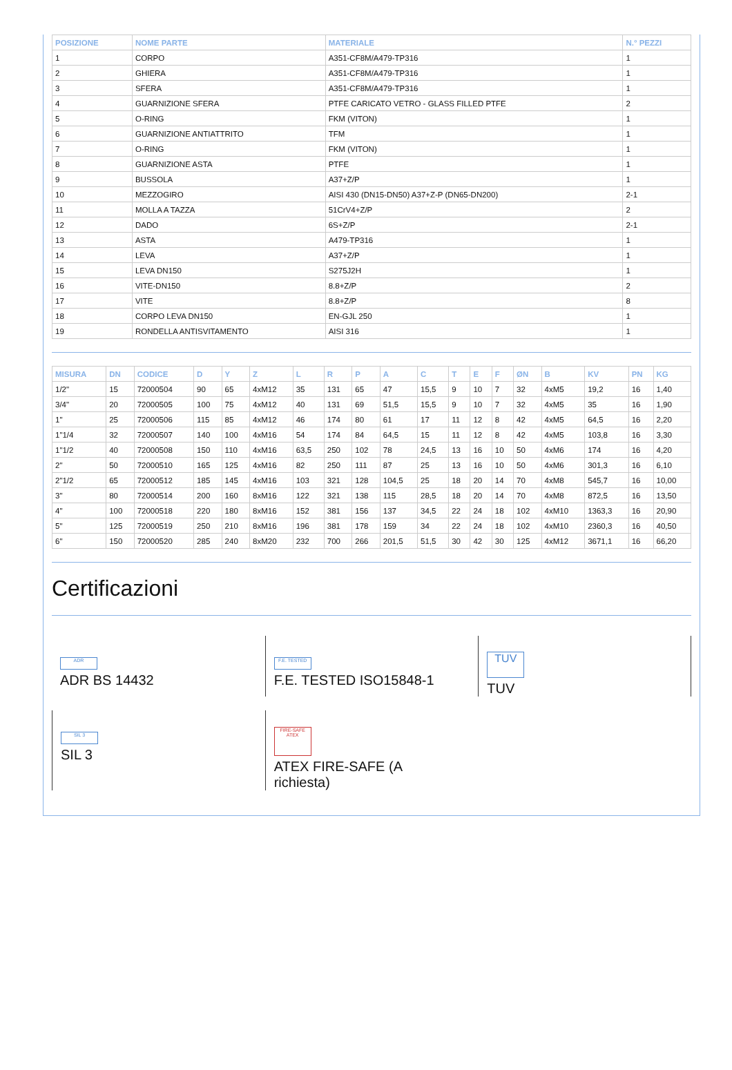| POSIZIONE | NOME PARTE | MATERIALE | N.° PEZZI |
| --- | --- | --- | --- |
| 1 | CORPO | A351-CF8M/A479-TP316 | 1 |
| 2 | GHIERA | A351-CF8M/A479-TP316 | 1 |
| 3 | SFERA | A351-CF8M/A479-TP316 | 1 |
| 4 | GUARNIZIONE SFERA | PTFE CARICATO VETRO - GLASS FILLED PTFE | 2 |
| 5 | O-RING | FKM (VITON) | 1 |
| 6 | GUARNIZIONE ANTIATTRITO | TFM | 1 |
| 7 | O-RING | FKM (VITON) | 1 |
| 8 | GUARNIZIONE ASTA | PTFE | 1 |
| 9 | BUSSOLA | A37+Z/P | 1 |
| 10 | MEZZOGIRO | AISI 430 (DN15-DN50) A37+Z-P (DN65-DN200) | 2-1 |
| 11 | MOLLA A TAZZA | 51CrV4+Z/P | 2 |
| 12 | DADO | 6S+Z/P | 2-1 |
| 13 | ASTA | A479-TP316 | 1 |
| 14 | LEVA | A37+Z/P | 1 |
| 15 | LEVA DN150 | S275J2H | 1 |
| 16 | VITE-DN150 | 8.8+Z/P | 2 |
| 17 | VITE | 8.8+Z/P | 8 |
| 18 | CORPO LEVA DN150 | EN-GJL 250 | 1 |
| 19 | RONDELLA ANTISVITAMENTO | AISI 316 | 1 |
| MISURA | DN | CODICE | D | Y | Z | L | R | P | A | C | T | E | F | ØN | B | KV | PN | KG |
| --- | --- | --- | --- | --- | --- | --- | --- | --- | --- | --- | --- | --- | --- | --- | --- | --- | --- | --- |
| 1/2" | 15 | 72000504 | 90 | 65 | 4xM12 | 35 | 131 | 65 | 47 | 15,5 | 9 | 10 | 7 | 32 | 4xM5 | 19,2 | 16 | 1,40 |
| 3/4" | 20 | 72000505 | 100 | 75 | 4xM12 | 40 | 131 | 69 | 51,5 | 15,5 | 9 | 10 | 7 | 32 | 4xM5 | 35 | 16 | 1,90 |
| 1" | 25 | 72000506 | 115 | 85 | 4xM12 | 46 | 174 | 80 | 61 | 17 | 11 | 12 | 8 | 42 | 4xM5 | 64,5 | 16 | 2,20 |
| 1"1/4 | 32 | 72000507 | 140 | 100 | 4xM16 | 54 | 174 | 84 | 64,5 | 15 | 11 | 12 | 8 | 42 | 4xM5 | 103,8 | 16 | 3,30 |
| 1"1/2 | 40 | 72000508 | 150 | 110 | 4xM16 | 63,5 | 250 | 102 | 78 | 24,5 | 13 | 16 | 10 | 50 | 4xM6 | 174 | 16 | 4,20 |
| 2" | 50 | 72000510 | 165 | 125 | 4xM16 | 82 | 250 | 111 | 87 | 25 | 13 | 16 | 10 | 50 | 4xM6 | 301,3 | 16 | 6,10 |
| 2"1/2 | 65 | 72000512 | 185 | 145 | 4xM16 | 103 | 321 | 128 | 104,5 | 25 | 18 | 20 | 14 | 70 | 4xM8 | 545,7 | 16 | 10,00 |
| 3" | 80 | 72000514 | 200 | 160 | 8xM16 | 122 | 321 | 138 | 115 | 28,5 | 18 | 20 | 14 | 70 | 4xM8 | 872,5 | 16 | 13,50 |
| 4" | 100 | 72000518 | 220 | 180 | 8xM16 | 152 | 381 | 156 | 137 | 34,5 | 22 | 24 | 18 | 102 | 4xM10 | 1363,3 | 16 | 20,90 |
| 5" | 125 | 72000519 | 250 | 210 | 8xM16 | 196 | 381 | 178 | 159 | 34 | 22 | 24 | 18 | 102 | 4xM10 | 2360,3 | 16 | 40,50 |
| 6" | 150 | 72000520 | 285 | 240 | 8xM20 | 232 | 700 | 266 | 201,5 | 51,5 | 30 | 42 | 30 | 125 | 4xM12 | 3671,1 | 16 | 66,20 |
Certificazioni
ADR
ADR BS 14432
F.E. TESTED
F.E. TESTED ISO15848-1
TUV
TUV
SIL 3
SIL 3
FIRE-SAFE ATEX
ATEX FIRE-SAFE (A
richiesta)